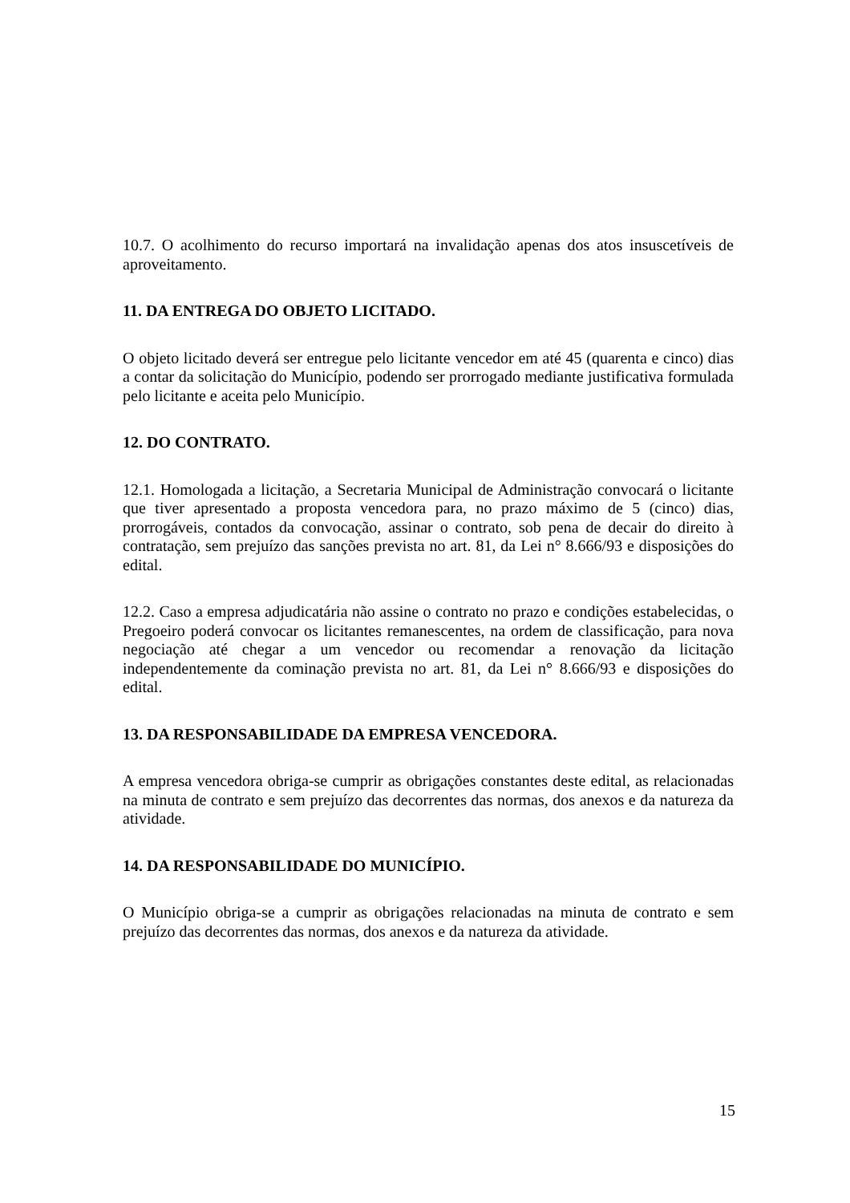10.7. O acolhimento do recurso importará na invalidação apenas dos atos insuscetíveis de aproveitamento.
11. DA ENTREGA DO OBJETO LICITADO.
O objeto licitado deverá ser entregue pelo licitante vencedor em até 45 (quarenta e cinco) dias a contar da solicitação do Município, podendo ser prorrogado mediante justificativa formulada pelo licitante e aceita pelo Município.
12. DO CONTRATO.
12.1. Homologada a licitação, a Secretaria Municipal de Administração convocará o licitante que tiver apresentado a proposta vencedora para, no prazo máximo de 5 (cinco) dias, prorrogáveis, contados da convocação, assinar o contrato, sob pena de decair do direito à contratação, sem prejuízo das sanções prevista no art. 81, da Lei n° 8.666/93 e disposições do edital.
12.2. Caso a empresa adjudicatária não assine o contrato no prazo e condições estabelecidas, o Pregoeiro poderá convocar os licitantes remanescentes, na ordem de classificação, para nova negociação até chegar a um vencedor ou recomendar a renovação da licitação independentemente da cominação prevista no art. 81, da Lei n° 8.666/93 e disposições do edital.
13. DA RESPONSABILIDADE DA EMPRESA VENCEDORA.
A empresa vencedora obriga-se cumprir as obrigações constantes deste edital, as relacionadas na minuta de contrato e sem prejuízo das decorrentes das normas, dos anexos e da natureza da atividade.
14. DA RESPONSABILIDADE DO MUNICÍPIO.
O Município obriga-se a cumprir as obrigações relacionadas na minuta de contrato e sem prejuízo das decorrentes das normas, dos anexos e da natureza da atividade.
15